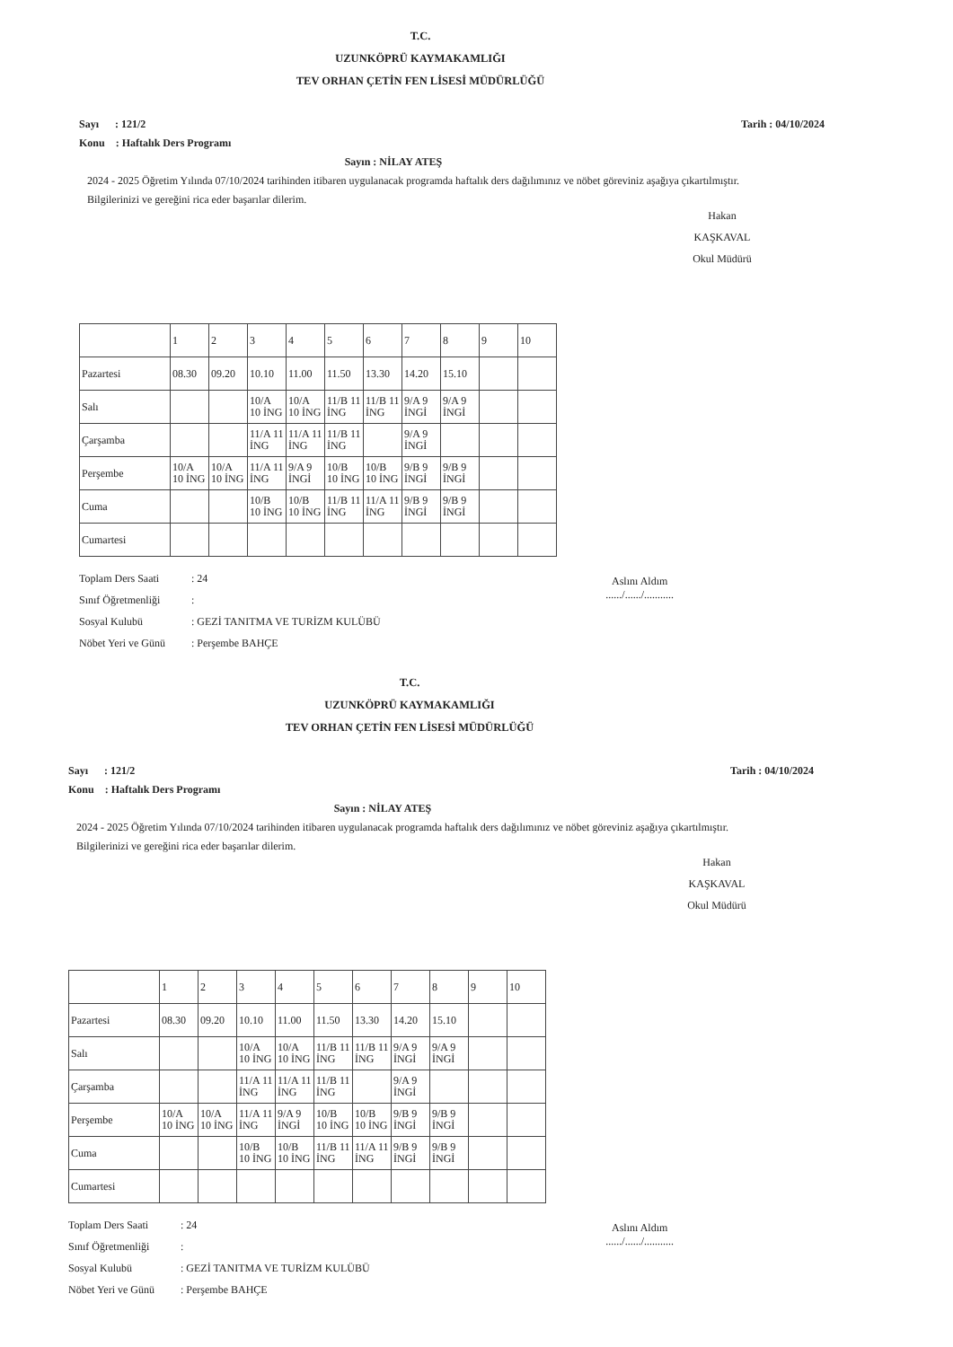T.C.
UZUNKÖPRÜ KAYMAKAMLIĞI
TEV ORHAN ÇETİN FEN LİSESİ MÜDÜRLÜĞÜ
Sayı : 121/2 Tarih : 04/10/2024
Konu : Haftalık Ders Programı
Sayın : NİLAY ATEŞ
2024 - 2025 Öğretim Yılında 07/10/2024 tarihinden itibaren uygulanacak programda haftalık ders dağılımınız ve nöbet göreviniz aşağıya çıkartılmıştır.
Bilgilerinizi ve gereğini rica eder başarılar dilerim.
Hakan KAŞKAVAL
Okul Müdürü
| | 1 | 2 | 3 | 4 | 5 | 6 | 7 | 8 | 9 | 10 |
| Pazartesi | 08.30 | 09.20 | 10.10 | 11.00 | 11.50 | 13.30 | 14.20 | 15.10 | | |
| Salı | | | 10/A 10 İNG | 10/A 10 İNG | 11/B 11 İNG | 11/B 11 İNG | 9/A 9 İNGİ | 9/A 9 İNGİ | | |
| Çarşamba | | | 11/A 11 İNG | 11/A 11 İNG | 11/B 11 İNG | | 9/A 9 İNGİ | | | |
| Perşembe | 10/A 10 İNG | 10/A 10 İNG | 11/A 11 İNG | 9/A 9 İNGİ | 10/B 10 İNG | 10/B 10 İNG | 9/B 9 İNGİ | 9/B 9 İNGİ | | |
| Cuma | | | 10/B 10 İNG | 10/B 10 İNG | 11/B 11 İNG | 11/A 11 İNG | 9/B 9 İNGİ | 9/B 9 İNGİ | | |
| Cumartesi | | | | | | | | | | |
Aslını Aldım
....../....../...........
Toplam Ders Saati: 24
Sınıf Öğretmenliği:
Sosyal Kulubü: GEZİ TANITMA VE TURİZM KULÜBÜ
Nöbet Yeri ve Günü: Perşembe BAHÇE
T.C.
UZUNKÖPRÜ KAYMAKAMLIĞI
TEV ORHAN ÇETİN FEN LİSESİ MÜDÜRLÜĞÜ
Sayı : 121/2 Tarih : 04/10/2024
Konu : Haftalık Ders Programı
Sayın : NİLAY ATEŞ
2024 - 2025 Öğretim Yılında 07/10/2024 tarihinden itibaren uygulanacak programda haftalık ders dağılımınız ve nöbet göreviniz aşağıya çıkartılmıştır.
Bilgilerinizi ve gereğini rica eder başarılar dilerim.
Hakan KAŞKAVAL
Okul Müdürü
| | 1 | 2 | 3 | 4 | 5 | 6 | 7 | 8 | 9 | 10 |
| Pazartesi | 08.30 | 09.20 | 10.10 | 11.00 | 11.50 | 13.30 | 14.20 | 15.10 | | |
| Salı | | | 10/A 10 İNG | 10/A 10 İNG | 11/B 11 İNG | 11/B 11 İNG | 9/A 9 İNGİ | 9/A 9 İNGİ | | |
| Çarşamba | | | 11/A 11 İNG | 11/A 11 İNG | 11/B 11 İNG | | 9/A 9 İNGİ | | | |
| Perşembe | 10/A 10 İNG | 10/A 10 İNG | 11/A 11 İNG | 9/A 9 İNGİ | 10/B 10 İNG | 10/B 10 İNG | 9/B 9 İNGİ | 9/B 9 İNGİ | | |
| Cuma | | | 10/B 10 İNG | 10/B 10 İNG | 11/B 11 İNG | 11/A 11 İNG | 9/B 9 İNGİ | 9/B 9 İNGİ | | |
| Cumartesi | | | | | | | | | | |
Aslını Aldım
....../....../...........
Toplam Ders Saati: 24
Sınıf Öğretmenliği:
Sosyal Kulubü: GEZİ TANITMA VE TURİZM KULÜBÜ
Nöbet Yeri ve Günü: Perşembe BAHÇE